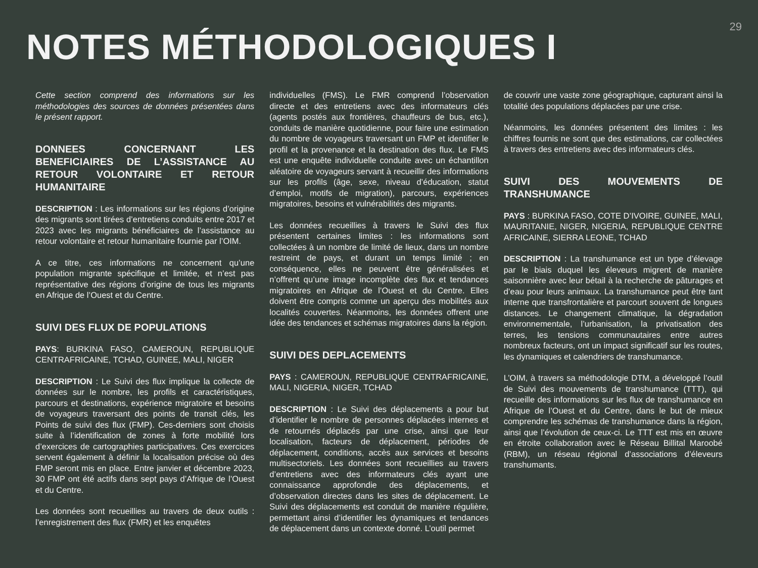29
NOTES MÉTHODOLOGIQUES I
Cette section comprend des informations sur les méthodologies des sources de données présentées dans le présent rapport.
DONNEES CONCERNANT LES BENEFICIAIRES DE L’ASSISTANCE AU RETOUR VOLONTAIRE ET RETOUR HUMANITAIRE
DESCRIPTION : Les informations sur les régions d’origine des migrants sont tirées d’entretiens conduits entre 2017 et 2023 avec les migrants bénéficiaires de l’assistance au retour volontaire et retour humanitaire fournie par l’OIM.
A ce titre, ces informations ne concernent qu’une population migrante spécifique et limitée, et n’est pas représentative des régions d’origine de tous les migrants en Afrique de l’Ouest et du Centre.
SUIVI DES FLUX DE POPULATIONS
PAYS: BURKINA FASO, CAMEROUN, REPUBLIQUE CENTRAFRICAINE, TCHAD, GUINEE, MALI, NIGER
DESCRIPTION : Le Suivi des flux implique la collecte de données sur le nombre, les profils et caractéristiques, parcours et destinations, expérience migratoire et besoins de voyageurs traversant des points de transit clés, les Points de suivi des flux (FMP). Ces-derniers sont choisis suite à l’identification de zones à forte mobilité lors d’exercices de cartographies participatives. Ces exercices servent également à définir la localisation précise où des FMP seront mis en place. Entre janvier et décembre 2023, 30 FMP ont été actifs dans sept pays d’Afrique de l’Ouest et du Centre.
Les données sont recueillies au travers de deux outils : l’enregistrement des flux (FMR) et les enquêtes
individuelles (FMS). Le FMR comprend l’observation directe et des entretiens avec des informateurs clés (agents postés aux frontières, chauffeurs de bus, etc.), conduits de manière quotidienne, pour faire une estimation du nombre de voyageurs traversant un FMP et identifier le profil et la provenance et la destination des flux. Le FMS est une enquête individuelle conduite avec un échantillon aléatoire de voyageurs servant à recueillir des informations sur les profils (âge, sexe, niveau d’éducation, statut d’emploi, motifs de migration), parcours, expériences migratoires, besoins et vulnérabilités des migrants.
Les données recueillies à travers le Suivi des flux présentent certaines limites : les informations sont collectées à un nombre de limité de lieux, dans un nombre restreint de pays, et durant un temps limité ; en conséquence, elles ne peuvent être généralisées et n’offrent qu’une image incomplète des flux et tendances migratoires en Afrique de l’Ouest et du Centre. Elles doivent être compris comme un aperçu des mobilités aux localités couvertes. Néanmoins, les données offrent une idée des tendances et schémas migratoires dans la région.
SUIVI DES DEPLACEMENTS
PAYS : CAMEROUN, REPUBLIQUE CENTRAFRICAINE, MALI, NIGERIA, NIGER, TCHAD
DESCRIPTION : Le Suivi des déplacements a pour but d’identifier le nombre de personnes déplacées internes et de retournés déplacés par une crise, ainsi que leur localisation, facteurs de déplacement, périodes de déplacement, conditions, accès aux services et besoins multisectoriels. Les données sont recueillies au travers d’entretiens avec des informateurs clés ayant une connaissance approfondie des déplacements, et d’observation directes dans les sites de déplacement. Le Suivi des déplacements est conduit de manière régulière, permettant ainsi d’identifier les dynamiques et tendances de déplacement dans un contexte donné. L’outil permet
de couvrir une vaste zone géographique, capturant ainsi la totalité des populations déplacées par une crise.
Néanmoins, les données présentent des limites : les chiffres fournis ne sont que des estimations, car collectées à travers des entretiens avec des informateurs clés.
SUIVI DES MOUVEMENTS DE TRANSHUMANCE
PAYS : BURKINA FASO, COTE D’IVOIRE, GUINEE, MALI, MAURITANIE, NIGER, NIGERIA, REPUBLIQUE CENTRE AFRICAINE, SIERRA LEONE, TCHAD
DESCRIPTION : La transhumance est un type d’élevage par le biais duquel les éleveurs migrent de manière saisonnière avec leur bétail à la recherche de pâturages et d’eau pour leurs animaux. La transhumance peut être tant interne que transfrontalière et parcourt souvent de longues distances. Le changement climatique, la dégradation environnementale, l’urbanisation, la privatisation des terres, les tensions communautaires entre autres nombreux facteurs, ont un impact significatif sur les routes, les dynamiques et calendriers de transhumance.
L’OIM, à travers sa méthodologie DTM, a développé l’outil de Suivi des mouvements de transhumance (TTT), qui recueille des informations sur les flux de transhumance en Afrique de l’Ouest et du Centre, dans le but de mieux comprendre les schémas de transhumance dans la région, ainsi que l’évolution de ceux-ci. Le TTT est mis en œuvre en étroite collaboration avec le Réseau Billital Maroobé (RBM), un réseau régional d’associations d’éleveurs transhumants.